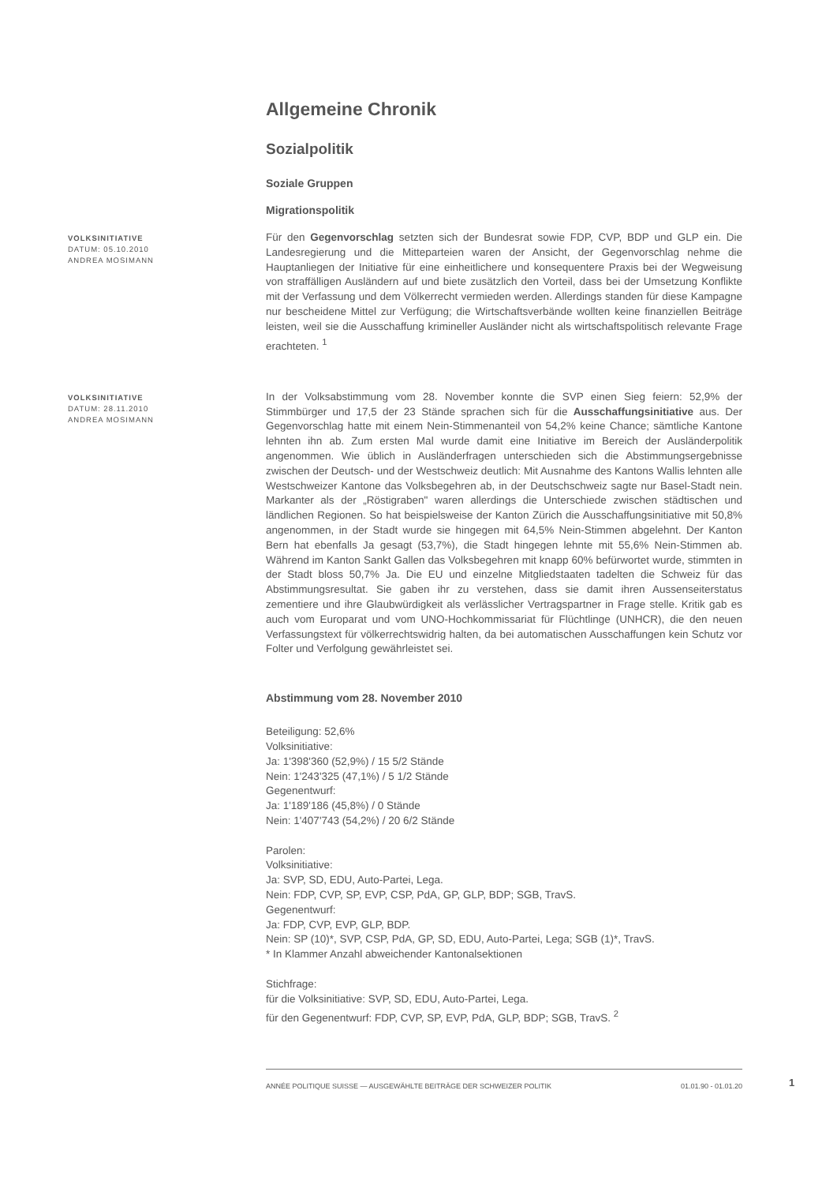Allgemeine Chronik
Sozialpolitik
Soziale Gruppen
Migrationspolitik
VOLKSINITIATIVE
DATUM: 05.10.2010
ANDREA MOSIMANN
Für den Gegenvorschlag setzten sich der Bundesrat sowie FDP, CVP, BDP und GLP ein. Die Landesregierung und die Mitteparteien waren der Ansicht, der Gegenvorschlag nehme die Hauptanliegen der Initiative für eine einheitlichere und konsequentere Praxis bei der Wegweisung von straffälligen Ausländern auf und biete zusätzlich den Vorteil, dass bei der Umsetzung Konflikte mit der Verfassung und dem Völkerrecht vermieden werden. Allerdings standen für diese Kampagne nur bescheidene Mittel zur Verfügung; die Wirtschaftsverbände wollten keine finanziellen Beiträge leisten, weil sie die Ausschaffung krimineller Ausländer nicht als wirtschaftspolitisch relevante Frage erachteten. <sup>1</sup>
VOLKSINITIATIVE
DATUM: 28.11.2010
ANDREA MOSIMANN
In der Volksabstimmung vom 28. November konnte die SVP einen Sieg feiern: 52,9% der Stimmbürger und 17,5 der 23 Stände sprachen sich für die Ausschaffungsinitiative aus. Der Gegenvorschlag hatte mit einem Nein-Stimmenanteil von 54,2% keine Chance; sämtliche Kantone lehnten ihn ab. Zum ersten Mal wurde damit eine Initiative im Bereich der Ausländerpolitik angenommen. Wie üblich in Ausländerfragen unterschieden sich die Abstimmungsergebnisse zwischen der Deutsch- und der Westschweiz deutlich: Mit Ausnahme des Kantons Wallis lehnten alle Westschweizer Kantone das Volksbegehren ab, in der Deutschschweiz sagte nur Basel-Stadt nein. Markanter als der „Röstigraben" waren allerdings die Unterschiede zwischen städtischen und ländlichen Regionen. So hat beispielsweise der Kanton Zürich die Ausschaffungsinitiative mit 50,8% angenommen, in der Stadt wurde sie hingegen mit 64,5% Nein-Stimmen abgelehnt. Der Kanton Bern hat ebenfalls Ja gesagt (53,7%), die Stadt hingegen lehnte mit 55,6% Nein-Stimmen ab. Während im Kanton Sankt Gallen das Volksbegehren mit knapp 60% befürwortet wurde, stimmten in der Stadt bloss 50,7% Ja. Die EU und einzelne Mitgliedstaaten tadelten die Schweiz für das Abstimmungsresultat. Sie gaben ihr zu verstehen, dass sie damit ihren Aussenseiterstatus zementiere und ihre Glaubwürdigkeit als verlässlicher Vertragspartner in Frage stelle. Kritik gab es auch vom Europarat und vom UNO-Hochkommissariat für Flüchtlinge (UNHCR), die den neuen Verfassungstext für völkerrechtswidrig halten, da bei automatischen Ausschaffungen kein Schutz vor Folter und Verfolgung gewährleistet sei.
Abstimmung vom 28. November 2010
Beteiligung: 52,6%
Volksinitiative:
Ja: 1'398'360 (52,9%) / 15 5/2 Stände
Nein: 1'243'325 (47,1%) / 5 1/2 Stände
Gegenentwurf:
Ja: 1'189'186 (45,8%) / 0 Stände
Nein: 1'407'743 (54,2%) / 20 6/2 Stände
Parolen:
Volksinitiative:
Ja: SVP, SD, EDU, Auto-Partei, Lega.
Nein: FDP, CVP, SP, EVP, CSP, PdA, GP, GLP, BDP; SGB, TravS.
Gegenentwurf:
Ja: FDP, CVP, EVP, GLP, BDP.
Nein: SP (10)*, SVP, CSP, PdA, GP, SD, EDU, Auto-Partei, Lega; SGB (1)*, TravS.
* In Klammer Anzahl abweichender Kantonalsektionen
Stichfrage:
für die Volksinitiative: SVP, SD, EDU, Auto-Partei, Lega.
für den Gegenentwurf: FDP, CVP, SP, EVP, PdA, GLP, BDP; SGB, TravS. <sup>2</sup>
ANNÉE POLITIQUE SUISSE — AUSGEWÄHLTE BEITRÄGE DER SCHWEIZER POLITIK 01.01.90 - 01.01.20
1